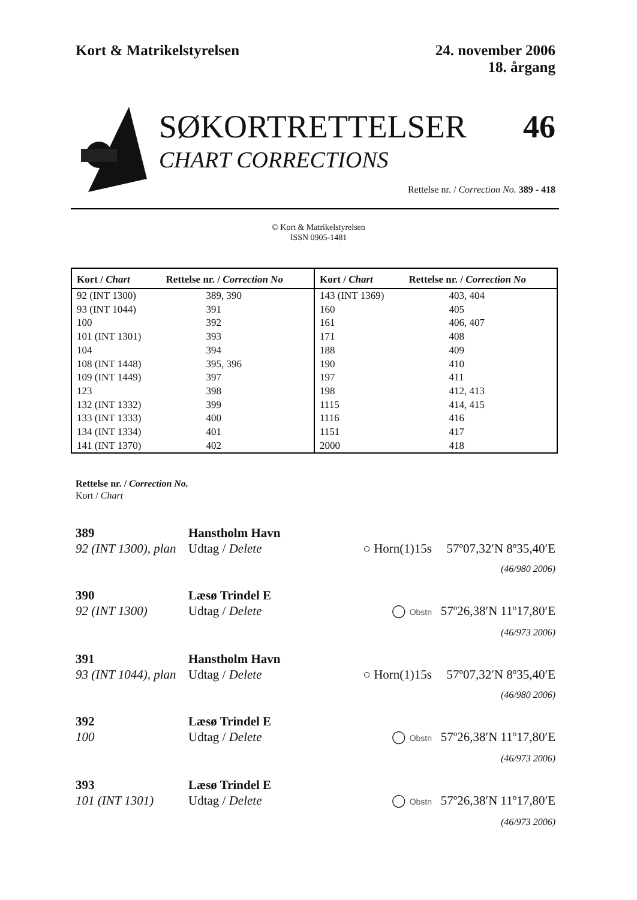Kort & Matrikelstyrelsen 24. november 2006
18. årgang
SØKORTRETTELSER 46
CHART CORRECTIONS
Rettelse nr. / Correction No. 389 - 418
© Kort & Matrikelstyrelsen
ISSN 0905-1481
| Kort / Chart | Rettelse nr. / Correction No | Kort / Chart | Rettelse nr. / Correction No |
| --- | --- | --- | --- |
| 92 (INT 1300) | 389, 390 | 143 (INT 1369) | 403, 404 |
| 93 (INT 1044) | 391 | 160 | 405 |
| 100 | 392 | 161 | 406, 407 |
| 101 (INT 1301) | 393 | 171 | 408 |
| 104 | 394 | 188 | 409 |
| 108 (INT 1448) | 395, 396 | 190 | 410 |
| 109 (INT 1449) | 397 | 197 | 411 |
| 123 | 398 | 198 | 412, 413 |
| 132 (INT 1332) | 399 | 1115 | 414, 415 |
| 133 (INT 1333) | 400 | 1116 | 416 |
| 134 (INT 1334) | 401 | 1151 | 417 |
| 141 (INT 1370) | 402 | 2000 | 418 |
Rettelse nr. / Correction No.
Kort / Chart
389
92 (INT 1300), plan
Hanstholm Havn
Udtag / Delete
○ Horn(1)15s
57º07,32′N 8º35,40′E
(46/980 2006)
390
92 (INT 1300)
Læsø Trindel E
Udtag / Delete
◯ Obstn
57º26,38′N 11º17,80′E
(46/973 2006)
391
93 (INT 1044), plan
Hanstholm Havn
Udtag / Delete
○ Horn(1)15s
57º07,32′N 8º35,40′E
(46/980 2006)
392
100
Læsø Trindel E
Udtag / Delete
◯ Obstn
57º26,38′N 11º17,80′E
(46/973 2006)
393
101 (INT 1301)
Læsø Trindel E
Udtag / Delete
◯ Obstn
57º26,38′N 11º17,80′E
(46/973 2006)